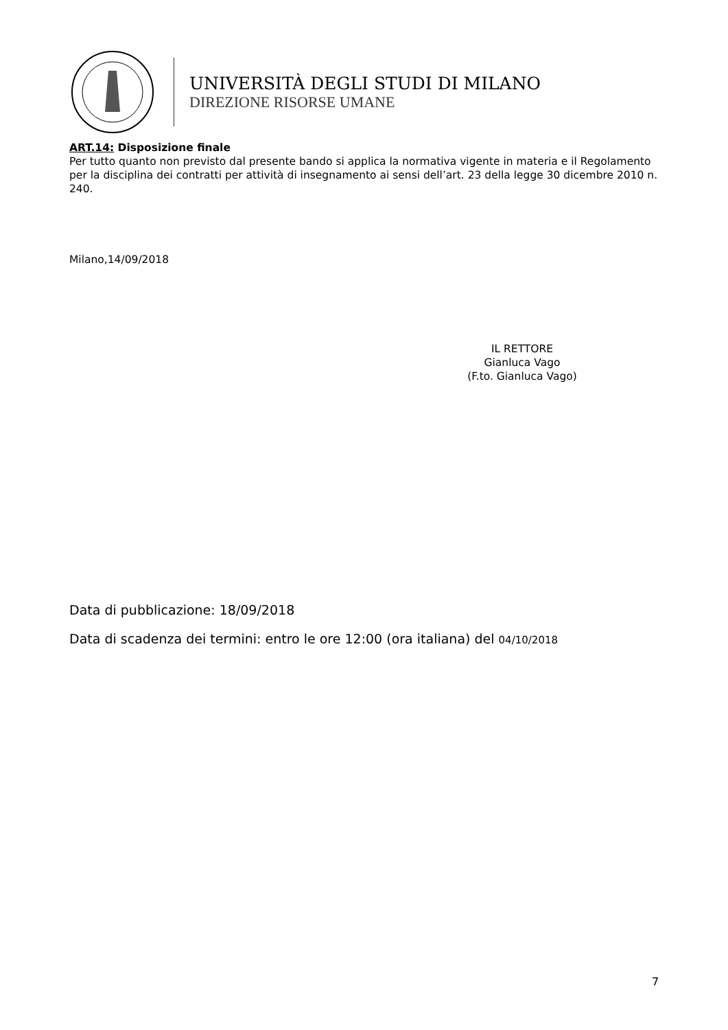UNIVERSITÀ DEGLI STUDI DI MILANO
DIREZIONE RISORSE UMANE
ART.14: Disposizione finale
Per tutto quanto non previsto dal presente bando si applica la normativa vigente in materia e il Regolamento per la disciplina dei contratti per attività di insegnamento ai sensi dell’art. 23 della legge 30 dicembre 2010 n. 240.
Milano,14/09/2018
IL RETTORE
Gianluca Vago
(F.to. Gianluca Vago)
Data di pubblicazione: 18/09/2018
Data di scadenza dei termini: entro le ore 12:00 (ora italiana) del 04/10/2018
7